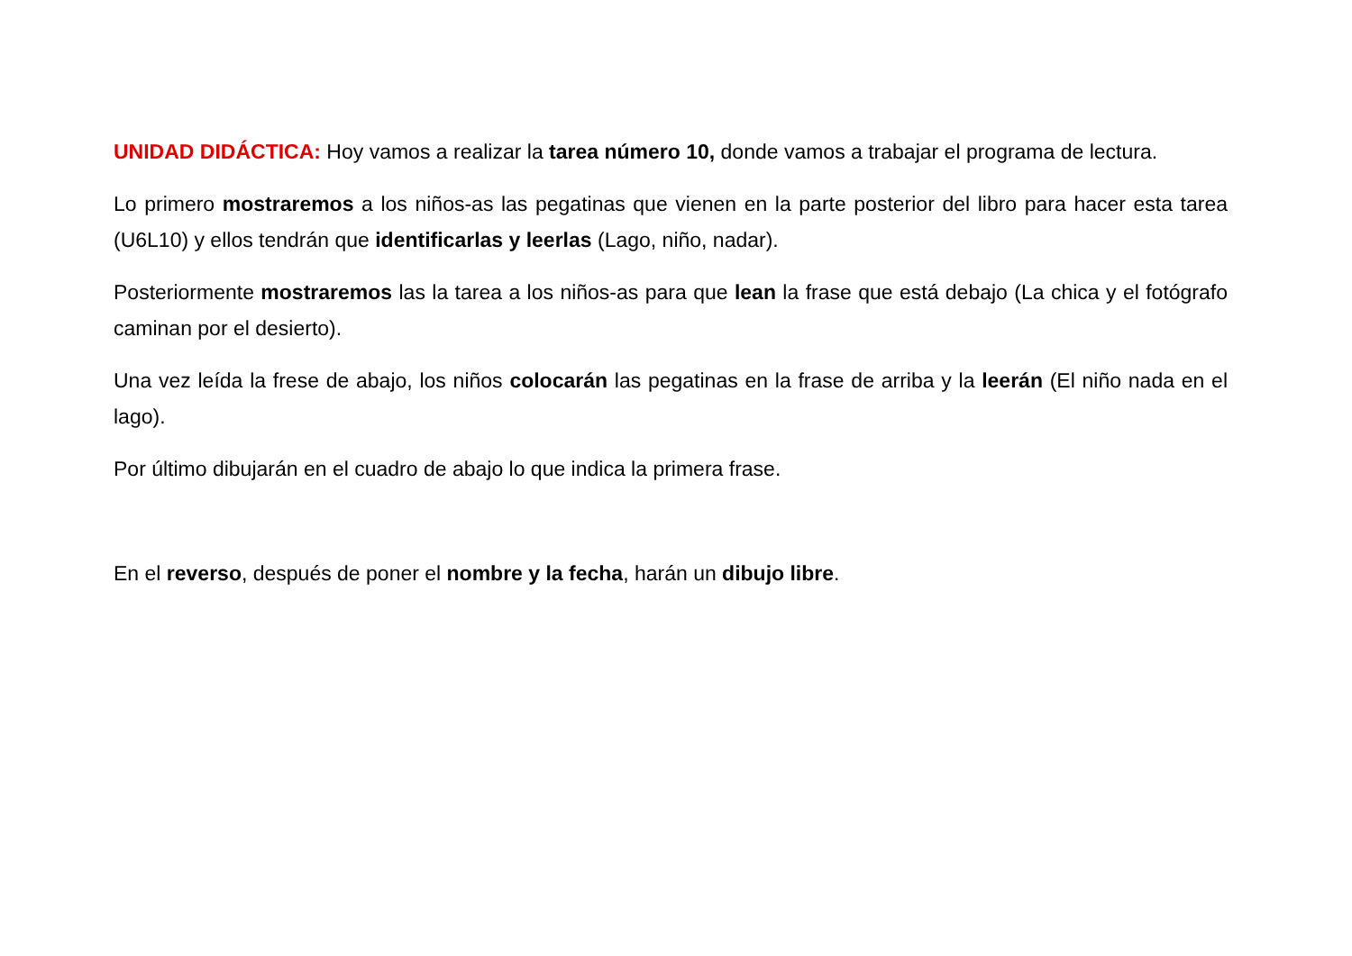UNIDAD DIDÁCTICA: Hoy vamos a realizar la tarea número 10, donde vamos a trabajar el programa de lectura.
Lo primero mostraremos a los niños-as las pegatinas que vienen en la parte posterior del libro para hacer esta tarea (U6L10) y ellos tendrán que identificarlas y leerlas (Lago, niño, nadar).
Posteriormente mostraremos las la tarea a los niños-as para que lean la frase que está debajo (La chica y el fotógrafo caminan por el desierto).
Una vez leída la frese de abajo, los niños colocarán las pegatinas en la frase de arriba y la leerán (El niño nada en el lago).
Por último dibujarán en el cuadro de abajo lo que indica la primera frase.
En el reverso, después de poner el nombre y la fecha, harán un dibujo libre.